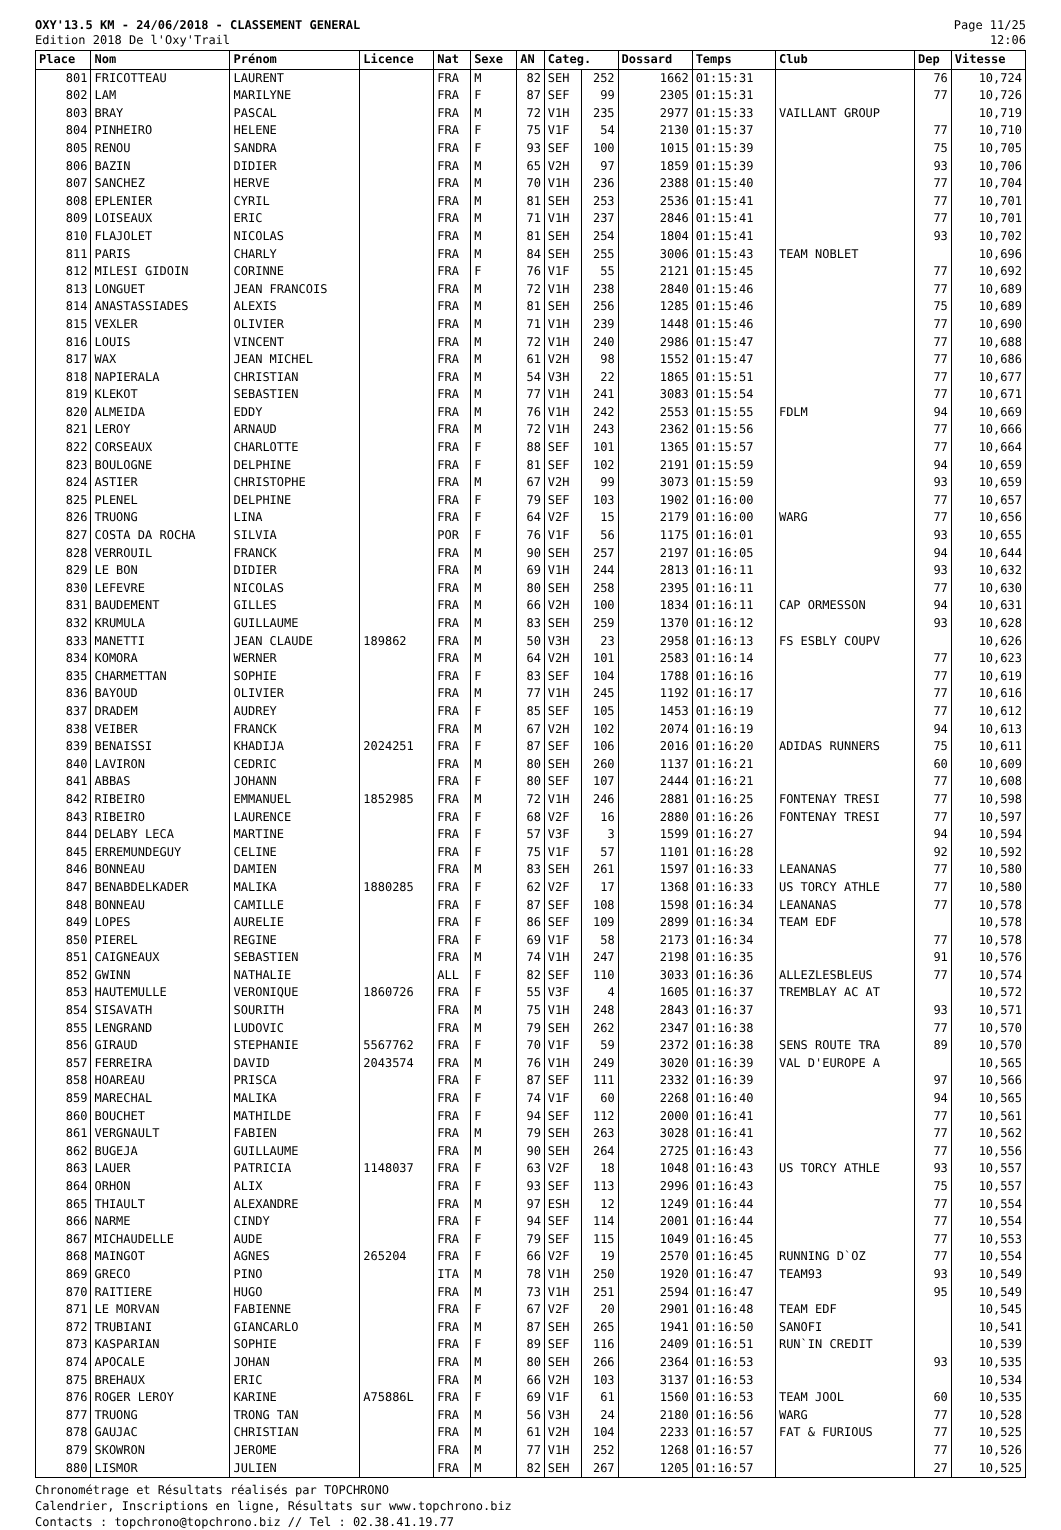OXY'13.5 KM - 24/06/2018 - CLASSEMENT GENERAL
Edition 2018 De l'Oxy'Trail
Page 11/25
12:06
| Place | Nom | Prénom | Licence | Nat | Sexe | AN | Categ. | | Dossard | Temps | Club | Dep | Vitesse |
| --- | --- | --- | --- | --- | --- | --- | --- | --- | --- | --- | --- | --- | --- |
| 801 | FRICOTTEAU | LAURENT | | FRA | M | 82 | SEH | 252 | 1662 | 01:15:31 | | 76 | 10,724 |
| 802 | LAM | MARILYNE | | FRA | F | 87 | SEF | 99 | 2305 | 01:15:31 | | 77 | 10,726 |
| 803 | BRAY | PASCAL | | FRA | M | 72 | V1H | 235 | 2977 | 01:15:33 | VAILLANT GROUP | | 10,719 |
| 804 | PINHEIRO | HELENE | | FRA | F | 75 | V1F | 54 | 2130 | 01:15:37 | | 77 | 10,710 |
| 805 | RENOU | SANDRA | | FRA | F | 93 | SEF | 100 | 1015 | 01:15:39 | | 75 | 10,705 |
| 806 | BAZIN | DIDIER | | FRA | M | 65 | V2H | 97 | 1859 | 01:15:39 | | 93 | 10,706 |
| 807 | SANCHEZ | HERVE | | FRA | M | 70 | V1H | 236 | 2388 | 01:15:40 | | 77 | 10,704 |
| 808 | EPLENIER | CYRIL | | FRA | M | 81 | SEH | 253 | 2536 | 01:15:41 | | 77 | 10,701 |
| 809 | LOISEAUX | ERIC | | FRA | M | 71 | V1H | 237 | 2846 | 01:15:41 | | 77 | 10,701 |
| 810 | FLAJOLET | NICOLAS | | FRA | M | 81 | SEH | 254 | 1804 | 01:15:41 | | 93 | 10,702 |
| 811 | PARIS | CHARLY | | FRA | M | 84 | SEH | 255 | 3006 | 01:15:43 | TEAM NOBLET | | 10,696 |
| 812 | MILESI GIDOIN | CORINNE | | FRA | F | 76 | V1F | 55 | 2121 | 01:15:45 | | 77 | 10,692 |
| 813 | LONGUET | JEAN FRANCOIS | | FRA | M | 72 | V1H | 238 | 2840 | 01:15:46 | | 77 | 10,689 |
| 814 | ANASTASSIADES | ALEXIS | | FRA | M | 81 | SEH | 256 | 1285 | 01:15:46 | | 75 | 10,689 |
| 815 | VEXLER | OLIVIER | | FRA | M | 71 | V1H | 239 | 1448 | 01:15:46 | | 77 | 10,690 |
| 816 | LOUIS | VINCENT | | FRA | M | 72 | V1H | 240 | 2986 | 01:15:47 | | 77 | 10,688 |
| 817 | WAX | JEAN MICHEL | | FRA | M | 61 | V2H | 98 | 1552 | 01:15:47 | | 77 | 10,686 |
| 818 | NAPIERALA | CHRISTIAN | | FRA | M | 54 | V3H | 22 | 1865 | 01:15:51 | | 77 | 10,677 |
| 819 | KLEKOT | SEBASTIEN | | FRA | M | 77 | V1H | 241 | 3083 | 01:15:54 | | 77 | 10,671 |
| 820 | ALMEIDA | EDDY | | FRA | M | 76 | V1H | 242 | 2553 | 01:15:55 | FDLM | 94 | 10,669 |
| 821 | LEROY | ARNAUD | | FRA | M | 72 | V1H | 243 | 2362 | 01:15:56 | | 77 | 10,666 |
| 822 | CORSEAUX | CHARLOTTE | | FRA | F | 88 | SEF | 101 | 1365 | 01:15:57 | | 77 | 10,664 |
| 823 | BOULOGNE | DELPHINE | | FRA | F | 81 | SEF | 102 | 2191 | 01:15:59 | | 94 | 10,659 |
| 824 | ASTIER | CHRISTOPHE | | FRA | M | 67 | V2H | 99 | 3073 | 01:15:59 | | 93 | 10,659 |
| 825 | PLENEL | DELPHINE | | FRA | F | 79 | SEF | 103 | 1902 | 01:16:00 | | 77 | 10,657 |
| 826 | TRUONG | LINA | | FRA | F | 64 | V2F | 15 | 2179 | 01:16:00 | WARG | 77 | 10,656 |
| 827 | COSTA DA ROCHA | SILVIA | | POR | F | 76 | V1F | 56 | 1175 | 01:16:01 | | 93 | 10,655 |
| 828 | VERROUIL | FRANCK | | FRA | M | 90 | SEH | 257 | 2197 | 01:16:05 | | 94 | 10,644 |
| 829 | LE BON | DIDIER | | FRA | M | 69 | V1H | 244 | 2813 | 01:16:11 | | 93 | 10,632 |
| 830 | LEFEVRE | NICOLAS | | FRA | M | 80 | SEH | 258 | 2395 | 01:16:11 | | 77 | 10,630 |
| 831 | BAUDEMENT | GILLES | | FRA | M | 66 | V2H | 100 | 1834 | 01:16:11 | CAP ORMESSON | 94 | 10,631 |
| 832 | KRUMULA | GUILLAUME | | FRA | M | 83 | SEH | 259 | 1370 | 01:16:12 | | 93 | 10,628 |
| 833 | MANETTI | JEAN CLAUDE | 189862 | FRA | M | 50 | V3H | 23 | 2958 | 01:16:13 | FS ESBLY COUPV | | 10,626 |
| 834 | KOMORA | WERNER | | FRA | M | 64 | V2H | 101 | 2583 | 01:16:14 | | 77 | 10,623 |
| 835 | CHARMETTAN | SOPHIE | | FRA | F | 83 | SEF | 104 | 1788 | 01:16:16 | | 77 | 10,619 |
| 836 | BAYOUD | OLIVIER | | FRA | M | 77 | V1H | 245 | 1192 | 01:16:17 | | 77 | 10,616 |
| 837 | DRADEM | AUDREY | | FRA | F | 85 | SEF | 105 | 1453 | 01:16:19 | | 77 | 10,612 |
| 838 | VEIBER | FRANCK | | FRA | M | 67 | V2H | 102 | 2074 | 01:16:19 | | 94 | 10,613 |
| 839 | BENAISSI | KHADIJA | 2024251 | FRA | F | 87 | SEF | 106 | 2016 | 01:16:20 | ADIDAS RUNNERS | 75 | 10,611 |
| 840 | LAVIRON | CEDRIC | | FRA | M | 80 | SEH | 260 | 1137 | 01:16:21 | | 60 | 10,609 |
| 841 | ABBAS | JOHANN | | FRA | F | 80 | SEF | 107 | 2444 | 01:16:21 | | 77 | 10,608 |
| 842 | RIBEIRO | EMMANUEL | 1852985 | FRA | M | 72 | V1H | 246 | 2881 | 01:16:25 | FONTENAY TRESI | 77 | 10,598 |
| 843 | RIBEIRO | LAURENCE | | FRA | F | 68 | V2F | 16 | 2880 | 01:16:26 | FONTENAY TRESI | 77 | 10,597 |
| 844 | DELABY LECA | MARTINE | | FRA | F | 57 | V3F | 3 | 1599 | 01:16:27 | | 94 | 10,594 |
| 845 | ERREMUNDEGUY | CELINE | | FRA | F | 75 | V1F | 57 | 1101 | 01:16:28 | | 92 | 10,592 |
| 846 | BONNEAU | DAMIEN | | FRA | M | 83 | SEH | 261 | 1597 | 01:16:33 | LEANANAS | 77 | 10,580 |
| 847 | BENABDELKADER | MALIKA | 1880285 | FRA | F | 62 | V2F | 17 | 1368 | 01:16:33 | US TORCY ATHLE | 77 | 10,580 |
| 848 | BONNEAU | CAMILLE | | FRA | F | 87 | SEF | 108 | 1598 | 01:16:34 | LEANANAS | 77 | 10,578 |
| 849 | LOPES | AURELIE | | FRA | F | 86 | SEF | 109 | 2899 | 01:16:34 | TEAM EDF | | 10,578 |
| 850 | PIEREL | REGINE | | FRA | F | 69 | V1F | 58 | 2173 | 01:16:34 | | 77 | 10,578 |
| 851 | CAIGNEAUX | SEBASTIEN | | FRA | M | 74 | V1H | 247 | 2198 | 01:16:35 | | 91 | 10,576 |
| 852 | GWINN | NATHALIE | | ALL | F | 82 | SEF | 110 | 3033 | 01:16:36 | ALLEZLESBLEUS | 77 | 10,574 |
| 853 | HAUTEMULLE | VERONIQUE | 1860726 | FRA | F | 55 | V3F | 4 | 1605 | 01:16:37 | TREMBLAY AC AT | | 10,572 |
| 854 | SISAVATH | SOURITH | | FRA | M | 75 | V1H | 248 | 2843 | 01:16:37 | | 93 | 10,571 |
| 855 | LENGRAND | LUDOVIC | | FRA | M | 79 | SEH | 262 | 2347 | 01:16:38 | | 77 | 10,570 |
| 856 | GIRAUD | STEPHANIE | 5567762 | FRA | F | 70 | V1F | 59 | 2372 | 01:16:38 | SENS ROUTE TRA | 89 | 10,570 |
| 857 | FERREIRA | DAVID | 2043574 | FRA | M | 76 | V1H | 249 | 3020 | 01:16:39 | VAL D'EUROPE A | | 10,565 |
| 858 | HOAREAU | PRISCA | | FRA | F | 87 | SEF | 111 | 2332 | 01:16:39 | | 97 | 10,566 |
| 859 | MARECHAL | MALIKA | | FRA | F | 74 | V1F | 60 | 2268 | 01:16:40 | | 94 | 10,565 |
| 860 | BOUCHET | MATHILDE | | FRA | F | 94 | SEF | 112 | 2000 | 01:16:41 | | 77 | 10,561 |
| 861 | VERGNAULT | FABIEN | | FRA | M | 79 | SEH | 263 | 3028 | 01:16:41 | | 77 | 10,562 |
| 862 | BUGEJA | GUILLAUME | | FRA | M | 90 | SEH | 264 | 2725 | 01:16:43 | | 77 | 10,556 |
| 863 | LAUER | PATRICIA | 1148037 | FRA | F | 63 | V2F | 18 | 1048 | 01:16:43 | US TORCY ATHLE | 93 | 10,557 |
| 864 | ORHON | ALIX | | FRA | F | 93 | SEF | 113 | 2996 | 01:16:43 | | 75 | 10,557 |
| 865 | THIAULT | ALEXANDRE | | FRA | M | 97 | ESH | 12 | 1249 | 01:16:44 | | 77 | 10,554 |
| 866 | NARME | CINDY | | FRA | F | 94 | SEF | 114 | 2001 | 01:16:44 | | 77 | 10,554 |
| 867 | MICHAUDELLE | AUDE | | FRA | F | 79 | SEF | 115 | 1049 | 01:16:45 | | 77 | 10,553 |
| 868 | MAINGOT | AGNES | 265204 | FRA | F | 66 | V2F | 19 | 2570 | 01:16:45 | RUNNING D`OZ | 77 | 10,554 |
| 869 | GRECO | PINO | | ITA | M | 78 | V1H | 250 | 1920 | 01:16:47 | TEAM93 | 93 | 10,549 |
| 870 | RAITIERE | HUGO | | FRA | M | 73 | V1H | 251 | 2594 | 01:16:47 | | 95 | 10,549 |
| 871 | LE MORVAN | FABIENNE | | FRA | F | 67 | V2F | 20 | 2901 | 01:16:48 | TEAM EDF | | 10,545 |
| 872 | TRUBIANI | GIANCARLO | | FRA | M | 87 | SEH | 265 | 1941 | 01:16:50 | SANOFI | | 10,541 |
| 873 | KASPARIAN | SOPHIE | | FRA | F | 89 | SEF | 116 | 2409 | 01:16:51 | RUN`IN CREDIT | | 10,539 |
| 874 | APOCALE | JOHAN | | FRA | M | 80 | SEH | 266 | 2364 | 01:16:53 | | 93 | 10,535 |
| 875 | BREHAUX | ERIC | | FRA | M | 66 | V2H | 103 | 3137 | 01:16:53 | | | 10,534 |
| 876 | ROGER LEROY | KARINE | A75886L | FRA | F | 69 | V1F | 61 | 1560 | 01:16:53 | TEAM JOOL | 60 | 10,535 |
| 877 | TRUONG | TRONG TAN | | FRA | M | 56 | V3H | 24 | 2180 | 01:16:56 | WARG | 77 | 10,528 |
| 878 | GAUJAC | CHRISTIAN | | FRA | M | 61 | V2H | 104 | 2233 | 01:16:57 | FAT & FURIOUS | 77 | 10,525 |
| 879 | SKOWRON | JEROME | | FRA | M | 77 | V1H | 252 | 1268 | 01:16:57 | | 77 | 10,526 |
| 880 | LISMOR | JULIEN | | FRA | M | 82 | SEH | 267 | 1205 | 01:16:57 | | 27 | 10,525 |
Chronométrage et Résultats réalisés par TOPCHRONO
Calendrier, Inscriptions en ligne, Résultats sur www.topchrono.biz
Contacts : topchrono@topchrono.biz // Tel : 02.38.41.19.77